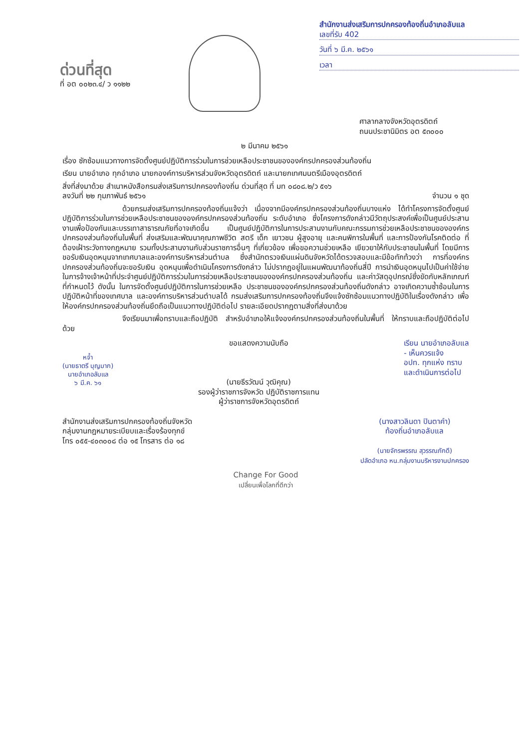ด่วนที่สุด
ที่ อต ๐๐๒๓.๔/ ว ๑๑๒๒
สำนักงานส่งเสริมการปกครองท้องถิ่นอำเภอลับแล
เลขที่รับ 402
วันที่ ๖ มี.ค. ๒๕๖๑
เวลา
ศาลากลางจังหวัดอุตรดิตถ์
ถนนประชานิมิตร อต ๕๓๐๐๐
๒ มีนาคม ๒๕๖๑
เรื่อง ซักซ้อมแนวทางการจัดตั้งศูนย์ปฏิบัติการร่วมในการช่วยเหลือประชาชนขององค์กรปกครองส่วนท้องถิ่น
เรียน นายอำเภอ ทุกอำเภอ นายกองค์การบริหารส่วนจังหวัดอุตรดิตถ์ และนายกเทศมนตรีเมืองอุตรดิตถ์
สิ่งที่ส่งมาด้วย สำเนาหนังสือกรมส่งเสริมการปกครองท้องถิ่น ด่วนที่สุด ที่ มท ๐๘๐๘.๒/ว ๕๑๖
ลงวันที่ ๒๒ กุมภาพันธ์ ๒๕๖๑ จำนวน ๑ ชุด
ด้วยกรมส่งเสริมการปกครองท้องถิ่นแจ้งว่า เนื่องจากมีองค์กรปกครองส่วนท้องถิ่นบางแห่ง ได้ทำโครงการจัดตั้งศูนย์ปฏิบัติการร่วมในการช่วยเหลือประชาชนขององค์กรปกครองส่วนท้องถิ่น ระดับอำเภอ ซึ่งโครงการดังกล่าวมีวัตถุประสงค์เพื่อเป็นศูนย์ประสานงานเพื่อป้องกันและบรรเทาสาธารณภัยที่อาจเกิดขึ้น เป็นศูนย์ปฏิบัติการในการประสานงานกับคณะกรรมการช่วยเหลือประชาชนขององค์กรปกครองส่วนท้องถิ่นในพื้นที่ ส่งเสริมและพัฒนาคุณภาพชีวิต สตรี เด็ก เยาวชน ผู้สูงอายุ และคนพิการในพื้นที่ และการป้องกันโรคติดต่อ ที่ต้องเฝ้าระวังทางกฎหมาย รวมทั้งประสานงานกับส่วนราชการอื่นๆ ที่เกี่ยวข้อง เพื่อขอความช่วยเหลือ เยียวยาให้กับประชาชนในพื้นที่ โดยมีการขอรับเงินอุดหนุนจากเทศบาลและองค์การบริหารส่วนตำบล ซึ่งสำนักตรวจเงินแผ่นดินจังหวัดได้ตรวจสอบและมีข้อทักท้วงว่า การที่องค์กรปกครองส่วนท้องถิ่นจะขอรับเงิน อุดหนุนเพื่อดำเนินโครงการดังกล่าว ไม่ปรากฏอยู่ในแผนพัฒนาท้องถิ่นสี่ปี การนำเงินอุดหนุนไปเป็นค่าใช้จ่าย ในการจ้างเจ้าหน้าที่ประจำศูนย์ปฏิบัติการร่วมในการช่วยเหลือประชาชนขององค์กรปกครองส่วนท้องถิ่น และค่าวัสดุอุปกรณ์ซึ่งขัดกับหลักเกณฑ์ที่กำหนดไว้ ดังนั้น ในการจัดตั้งศูนย์ปฏิบัติการในการช่วยเหลือ ประชาชนขององค์กรปกครองส่วนท้องถิ่นดังกล่าว อาจเกิดความซ้ำซ้อนในการปฏิบัติหน้าที่ของเทศบาล และองค์การบริหารส่วนตำบลได้ กรมส่งเสริมการปกครองท้องถิ่นจึงแจ้งซักซ้อมแนวทางปฏิบัติในเรื่องดังกล่าว เพื่อให้องค์กรปกครองส่วนท้องถิ่นยึดถือเป็นแนวทางปฏิบัติต่อไป รายละเอียดปรากฏตามสิ่งที่ส่งมาด้วย
จึงเรียนมาเพื่อทราบและถือปฏิบัติ สำหรับอำเภอให้แจ้งองค์กรปกครองส่วนท้องถิ่นในพื้นที่ ให้ทราบและถือปฏิบัติต่อไปด้วย
หจ้ำ
(นายธาตรี บุญมาก)
นายอำเภอลับแล
๖ มี.ค. ๖๑
ขอแสดงความนับถือ
(นายธีรวัฒน์ วุฒิคุณ)
รองผู้ว่าราชการจังหวัด ปฏิบัติราชการแทน
ผู้ว่าราชการจังหวัดอุตรดิตถ์
เรียน นายอำเภอลับแล
- เห็นควรแจ้ง
อปท. ทุกแห่ง ทราบ
และดำเนินการต่อไป
สำนักงานส่งเสริมการปกครองท้องถิ่นจังหวัด
กลุ่มงานกฎหมายระเบียบและเรื่องร้องทุกข์
โทร ๐๕๕-๔๐๓๐๐๘ ต่อ ๑๕ โทรสาร ต่อ ๑๘
(นางสาวลินดา ปินตาคำ)
ท้องถิ่นอำเภอลับแล
(นายจักรพรรณ สุวรรณภักดี)
ปลัดอำเภอ หน.กลุ่มงานบริหารงานปกครอง
Change For Good
เปลี่ยนเพื่อโลกที่ดีกว่า